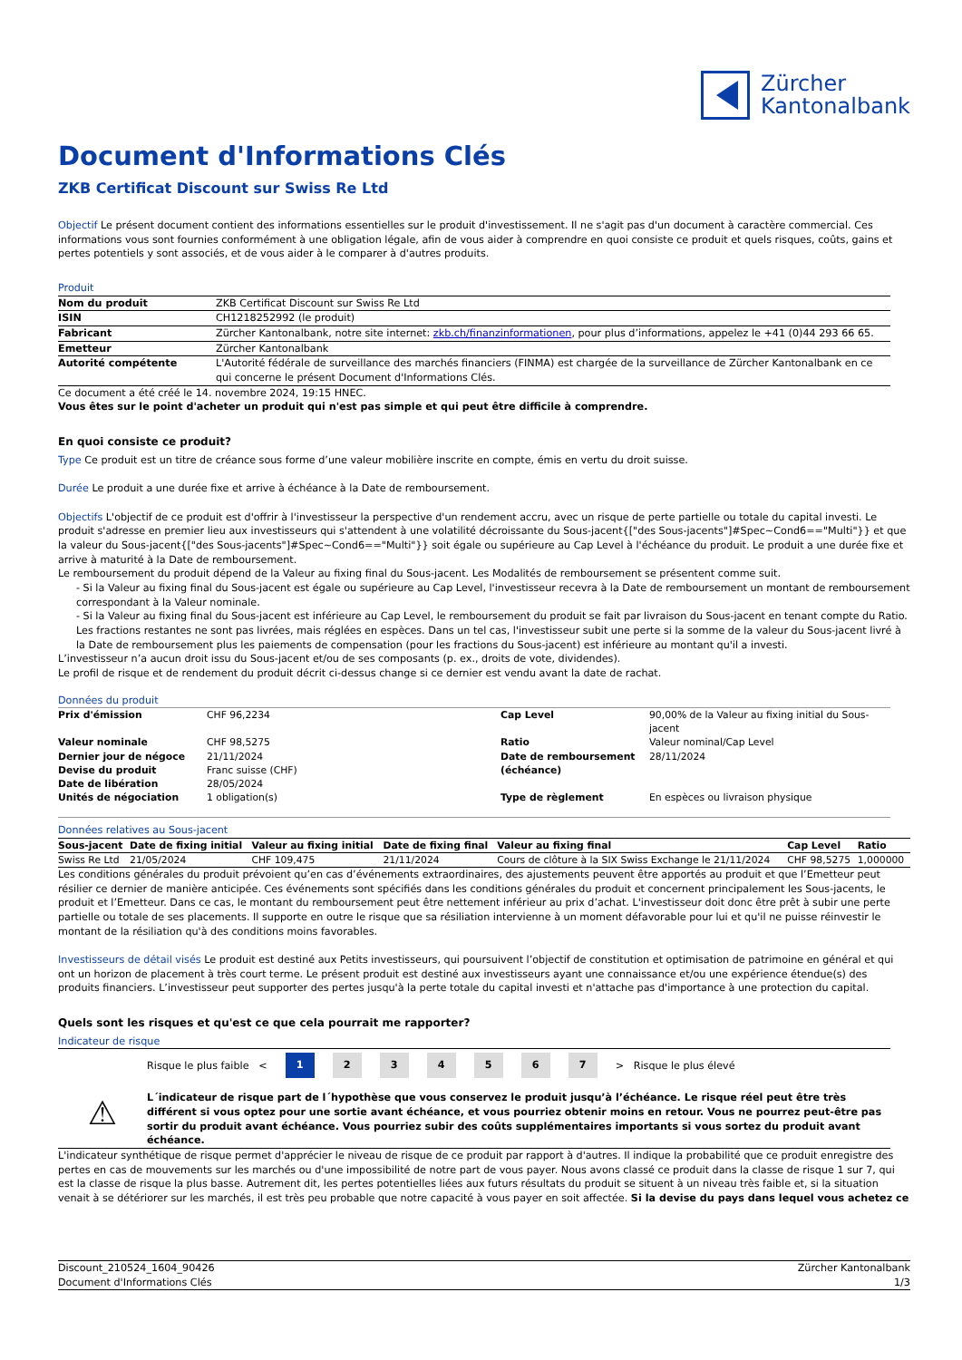Zürcher
Kantonalbank
Document d'Informations Clés
ZKB Certificat Discount sur Swiss Re Ltd
Objectif Le présent document contient des informations essentielles sur le produit d'investissement. Il ne s'agit pas d'un document à caractère commercial. Ces informations vous sont fournies conformément à une obligation légale, afin de vous aider à comprendre en quoi consiste ce produit et quels risques, coûts, gains et pertes potentiels y sont associés, et de vous aider à le comparer à d'autres produits.
Produit
| Nom du produit | ZKB Certificat Discount sur Swiss Re Ltd |
| ISIN | CH1218252992 (le produit) |
| Fabricant | Zürcher Kantonalbank, notre site internet: zkb.ch/finanzinformationen , pour plus d’informations, appelez le +41 (0)44 293 66 65. |
| Emetteur | Zürcher Kantonalbank |
| Autorité compétente | L'Autorité fédérale de surveillance des marchés financiers (FINMA) est chargée de la surveillance de Zürcher Kantonalbank en ce qui concerne le présent Document d'Informations Clés. |
Ce document a été créé le 14. novembre 2024, 19:15 HNEC.
Vous êtes sur le point d'acheter un produit qui n'est pas simple et qui peut être difficile à comprendre.
En quoi consiste ce produit?
Type Ce produit est un titre de créance sous forme d’une valeur mobilière inscrite en compte, émis en vertu du droit suisse.
Durée Le produit a une durée fixe et arrive à échéance à la Date de remboursement.
Objectifs L'objectif de ce produit est d'offrir à l'investisseur la perspective d'un rendement accru, avec un risque de perte partielle ou totale du capital investi. Le produit s'adresse en premier lieu aux investisseurs qui s'attendent à une volatilité décroissante du Sous-jacent{["des Sous-jacents"]#Spec~Cond6=="Multi"}} et que la valeur du Sous-jacent{["des Sous-jacents"]#Spec~Cond6=="Multi"}} soit égale ou supérieure au Cap Level à l'échéance du produit. Le produit a une durée fixe et arrive à maturité à la Date de remboursement.
Le remboursement du produit dépend de la Valeur au fixing final du Sous-jacent. Les Modalités de remboursement se présentent comme suit.
- Si la Valeur au fixing final du Sous-jacent est égale ou supérieure au Cap Level, l'investisseur recevra à la Date de remboursement un montant de remboursement correspondant à la Valeur nominale.
- Si la Valeur au fixing final du Sous-jacent est inférieure au Cap Level, le remboursement du produit se fait par livraison du Sous-jacent en tenant compte du Ratio. Les fractions restantes ne sont pas livrées, mais réglées en espèces. Dans un tel cas, l'investisseur subit une perte si la somme de la valeur du Sous-jacent livré à la Date de remboursement plus les paiements de compensation (pour les fractions du Sous-jacent) est inférieure au montant qu'il a investi.
L’investisseur n’a aucun droit issu du Sous-jacent et/ou de ses composants (p. ex., droits de vote, dividendes).
Le profil de risque et de rendement du produit décrit ci-dessus change si ce dernier est vendu avant la date de rachat.
Données du produit
| Prix d'émission | CHF 96,2234 | Cap Level | 90,00% de la Valeur au fixing initial du Sous-jacent |
| Valeur nominale | CHF 98,5275 | Ratio | Valeur nominal/Cap Level |
| Dernier jour de négoce | 21/11/2024 | Date de remboursement (échéance) | 28/11/2024 |
| Devise du produit | Franc suisse (CHF) | | |
| Date de libération | 28/05/2024 | | |
| Unités de négociation | 1 obligation(s) | Type de règlement | En espèces ou livraison physique |
Données relatives au Sous-jacent
| Sous-jacent | Date de fixing initial | Valeur au fixing initial | Date de fixing final | Valeur au fixing final | Cap Level | Ratio |
| --- | --- | --- | --- | --- | --- | --- |
| Swiss Re Ltd | 21/05/2024 | CHF 109,475 | 21/11/2024 | Cours de clôture à la SIX Swiss Exchange le 21/11/2024 | CHF 98,5275 | 1,000000 |
Les conditions générales du produit prévoient qu’en cas d’événements extraordinaires, des ajustements peuvent être apportés au produit et que l’Emetteur peut résilier ce dernier de manière anticipée. Ces événements sont spécifiés dans les conditions générales du produit et concernent principalement les Sous-jacents, le produit et l’Emetteur. Dans ce cas, le montant du remboursement peut être nettement inférieur au prix d’achat. L'investisseur doit donc être prêt à subir une perte partielle ou totale de ses placements. Il supporte en outre le risque que sa résiliation intervienne à un moment défavorable pour lui et qu'il ne puisse réinvestir le montant de la résiliation qu'à des conditions moins favorables.
Investisseurs de détail visés Le produit est destiné aux Petits investisseurs, qui poursuivent l’objectif de constitution et optimisation de patrimoine en général et qui ont un horizon de placement à très court terme. Le présent produit est destiné aux investisseurs ayant une connaissance et/ou une expérience étendue(s) des produits financiers. L’investisseur peut supporter des pertes jusqu'à la perte totale du capital investi et n'attache pas d'importance à une protection du capital.
Quels sont les risques et qu'est ce que cela pourrait me rapporter?
Indicateur de risque
Risque le plus faible < 1 234567 > Risque le plus élevé
⚠
L´indicateur de risque part de l´hypothèse que vous conservez le produit jusqu’à l’échéance. Le risque réel peut être très différent si vous optez pour une sortie avant échéance, et vous pourriez obtenir moins en retour. Vous ne pourrez peut-être pas sortir du produit avant échéance. Vous pourriez subir des coûts supplémentaires importants si vous sortez du produit avant échéance.
L'indicateur synthétique de risque permet d'apprécier le niveau de risque de ce produit par rapport à d'autres. Il indique la probabilité que ce produit enregistre des pertes en cas de mouvements sur les marchés ou d'une impossibilité de notre part de vous payer. Nous avons classé ce produit dans la classe de risque 1 sur 7, qui est la classe de risque la plus basse. Autrement dit, les pertes potentielles liées aux futurs résultats du produit se situent à un niveau très faible et, si la situation venait à se détériorer sur les marchés, il est très peu probable que notre capacité à vous payer en soit affectée. Si la devise du pays dans lequel vous achetez ce
Discount_210524_1604_90426
Document d'Informations Clés
Zürcher Kantonalbank
1/3